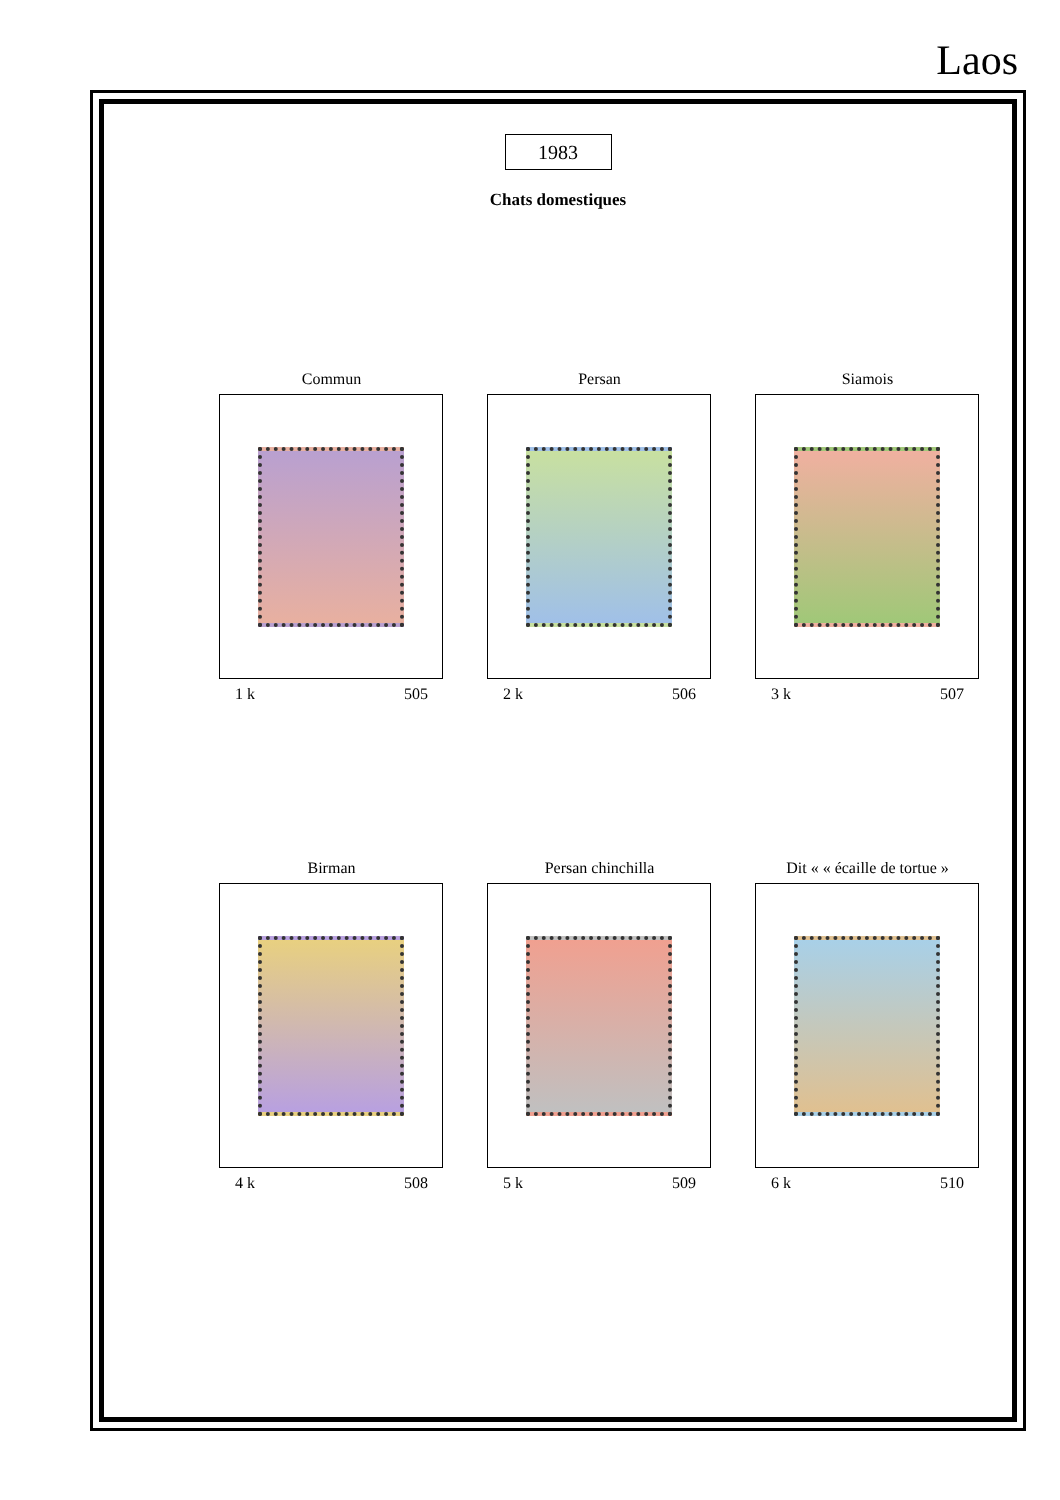Laos
1983
Chats domestiques
Commun
1 k 505
Persan
2 k 506
Siamois
3 k 507
Birman
4 k 508
Persan chinchilla
5 k 509
Dit « « écaille de tortue »
6 k 510